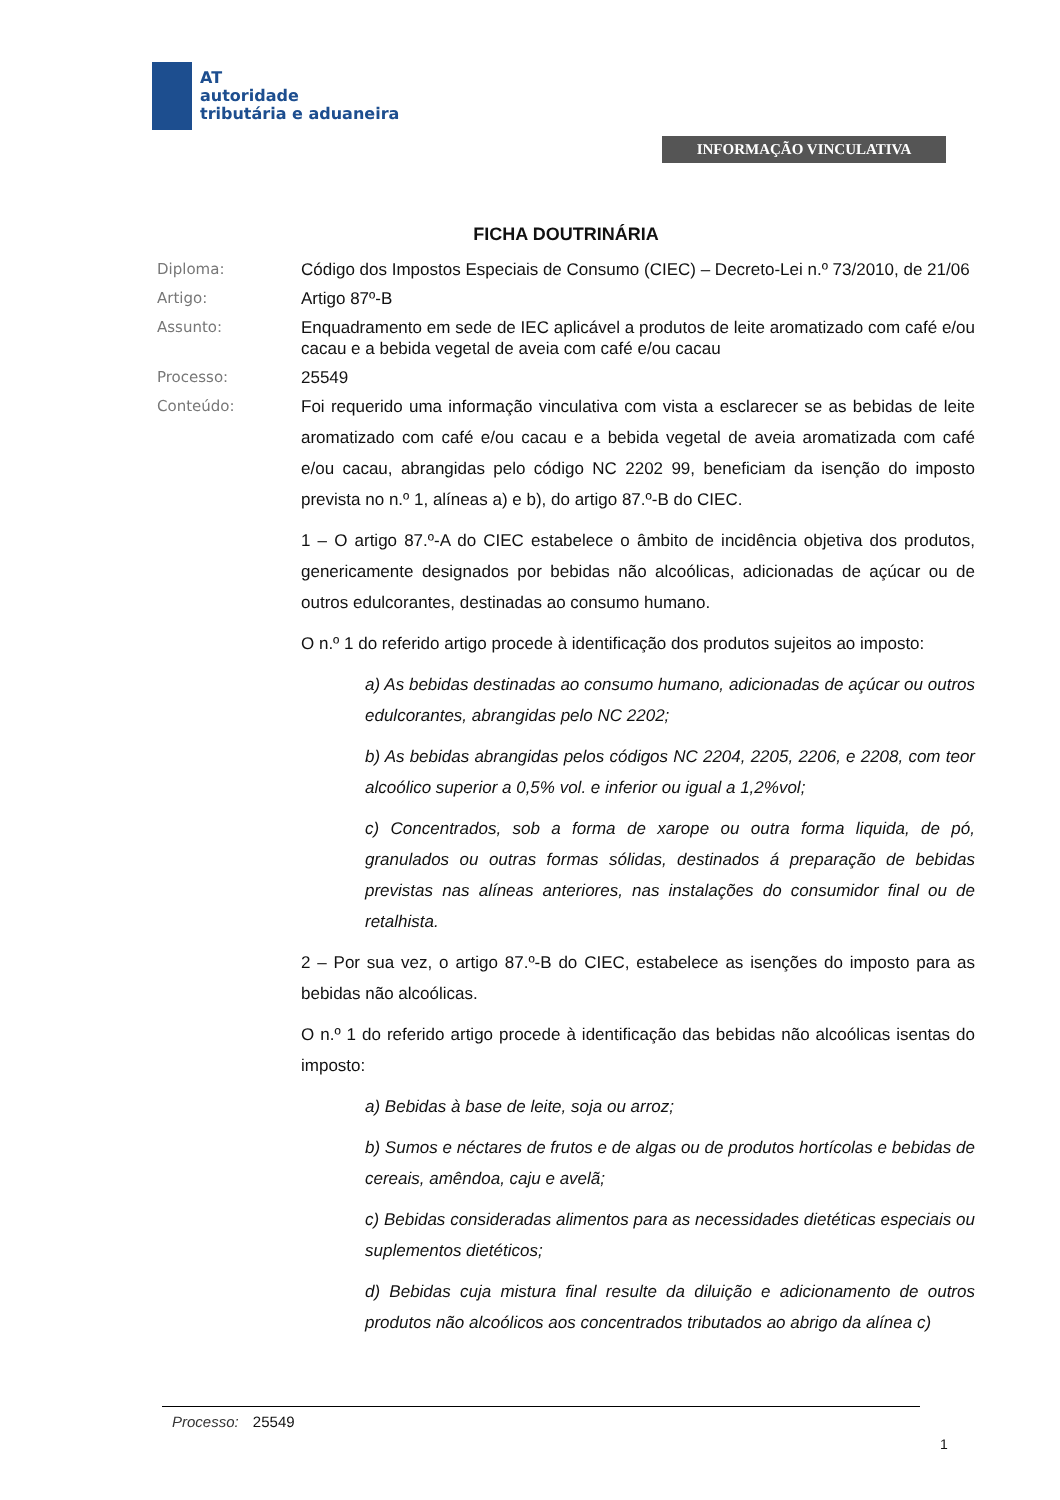AT
autoridade
tributária e aduaneira
INFORMAÇÃO VINCULATIVA
FICHA DOUTRINÁRIA
Diploma: Código dos Impostos Especiais de Consumo (CIEC) – Decreto-Lei n.º 73/2010, de 21/06
Artigo: Artigo 87º-B
Assunto: Enquadramento em sede de IEC aplicável a produtos de leite aromatizado com café e/ou cacau e a bebida vegetal de aveia com café e/ou cacau
Processo: 25549
Conteúdo:
Foi requerido uma informação vinculativa com vista a esclarecer se as bebidas de leite aromatizado com café e/ou cacau e a bebida vegetal de aveia aromatizada com café e/ou cacau, abrangidas pelo código NC 2202 99, beneficiam da isenção do imposto prevista no n.º 1, alíneas a) e b), do artigo 87.º-B do CIEC.
1 – O artigo 87.º-A do CIEC estabelece o âmbito de incidência objetiva dos produtos, genericamente designados por bebidas não alcoólicas, adicionadas de açúcar ou de outros edulcorantes, destinadas ao consumo humano.
O n.º 1 do referido artigo procede à identificação dos produtos sujeitos ao imposto:
a) As bebidas destinadas ao consumo humano, adicionadas de açúcar ou outros edulcorantes, abrangidas pelo NC 2202;
b) As bebidas abrangidas pelos códigos NC 2204, 2205, 2206, e 2208, com teor alcoólico superior a 0,5% vol. e inferior ou igual a 1,2%vol;
c) Concentrados, sob a forma de xarope ou outra forma liquida, de pó, granulados ou outras formas sólidas, destinados á preparação de bebidas previstas nas alíneas anteriores, nas instalações do consumidor final ou de retalhista.
2 – Por sua vez, o artigo 87.º-B do CIEC, estabelece as isenções do imposto para as bebidas não alcoólicas.
O n.º 1 do referido artigo procede à identificação das bebidas não alcoólicas isentas do imposto:
a) Bebidas à base de leite, soja ou arroz;
b) Sumos e néctares de frutos e de algas ou de produtos hortícolas e bebidas de cereais, amêndoa, caju e avelã;
c) Bebidas consideradas alimentos para as necessidades dietéticas especiais ou suplementos dietéticos;
d) Bebidas cuja mistura final resulte da diluição e adicionamento de outros produtos não alcoólicos aos concentrados tributados ao abrigo da alínea c)
Processo: 25549
1